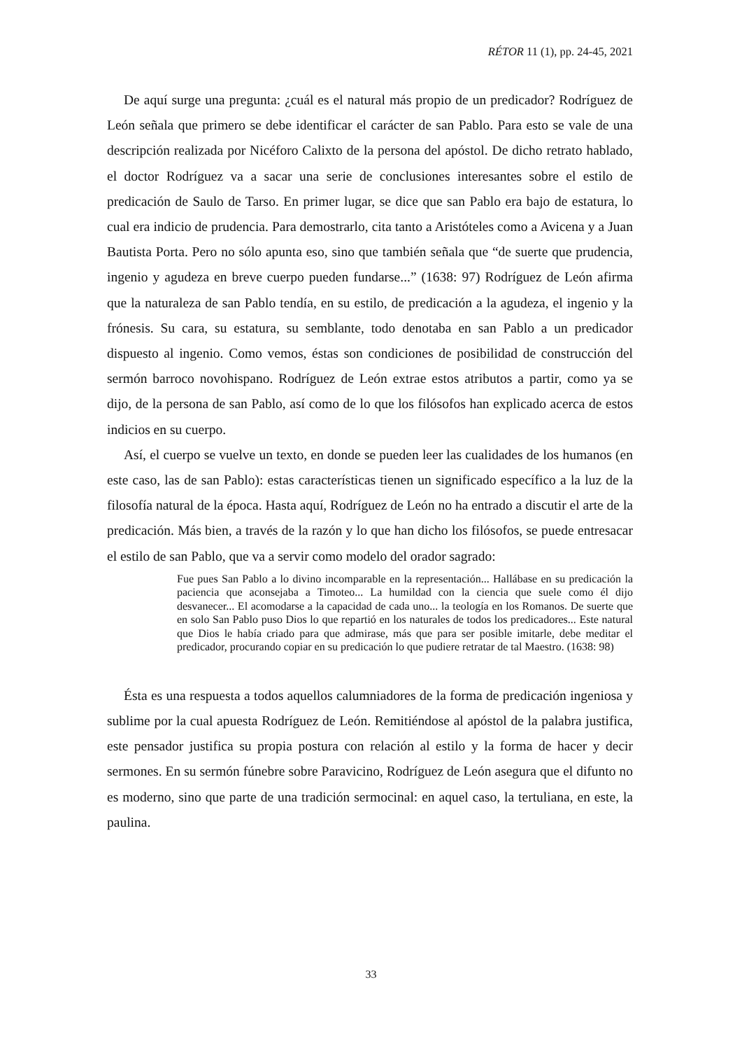RÉTOR 11 (1), pp. 24-45, 2021
De aquí surge una pregunta: ¿cuál es el natural más propio de un predicador? Rodríguez de León señala que primero se debe identificar el carácter de san Pablo. Para esto se vale de una descripción realizada por Nicéforo Calixto de la persona del apóstol. De dicho retrato hablado, el doctor Rodríguez va a sacar una serie de conclusiones interesantes sobre el estilo de predicación de Saulo de Tarso. En primer lugar, se dice que san Pablo era bajo de estatura, lo cual era indicio de prudencia. Para demostrarlo, cita tanto a Aristóteles como a Avicena y a Juan Bautista Porta. Pero no sólo apunta eso, sino que también señala que “de suerte que prudencia, ingenio y agudeza en breve cuerpo pueden fundarse...” (1638: 97) Rodríguez de León afirma que la naturaleza de san Pablo tendía, en su estilo, de predicación a la agudeza, el ingenio y la frónesis. Su cara, su estatura, su semblante, todo denotaba en san Pablo a un predicador dispuesto al ingenio. Como vemos, éstas son condiciones de posibilidad de construcción del sermón barroco novohispano. Rodríguez de León extrae estos atributos a partir, como ya se dijo, de la persona de san Pablo, así como de lo que los filósofos han explicado acerca de estos indicios en su cuerpo.
Así, el cuerpo se vuelve un texto, en donde se pueden leer las cualidades de los humanos (en este caso, las de san Pablo): estas características tienen un significado específico a la luz de la filosofía natural de la época. Hasta aquí, Rodríguez de León no ha entrado a discutir el arte de la predicación. Más bien, a través de la razón y lo que han dicho los filósofos, se puede entresacar el estilo de san Pablo, que va a servir como modelo del orador sagrado:
Fue pues San Pablo a lo divino incomparable en la representación... Hallábase en su predicación la paciencia que aconsejaba a Timoteo... La humildad con la ciencia que suele como él dijo desvanecer... El acomodarse a la capacidad de cada uno... la teología en los Romanos. De suerte que en solo San Pablo puso Dios lo que repartió en los naturales de todos los predicadores... Este natural que Dios le había criado para que admirase, más que para ser posible imitarle, debe meditar el predicador, procurando copiar en su predicación lo que pudiere retratar de tal Maestro. (1638: 98)
Ésta es una respuesta a todos aquellos calumniadores de la forma de predicación ingeniosa y sublime por la cual apuesta Rodríguez de León. Remitiéndose al apóstol de la palabra justifica, este pensador justifica su propia postura con relación al estilo y la forma de hacer y decir sermones. En su sermón fúnebre sobre Paravicino, Rodríguez de León asegura que el difunto no es moderno, sino que parte de una tradición sermocinal: en aquel caso, la tertuliana, en este, la paulina.
33